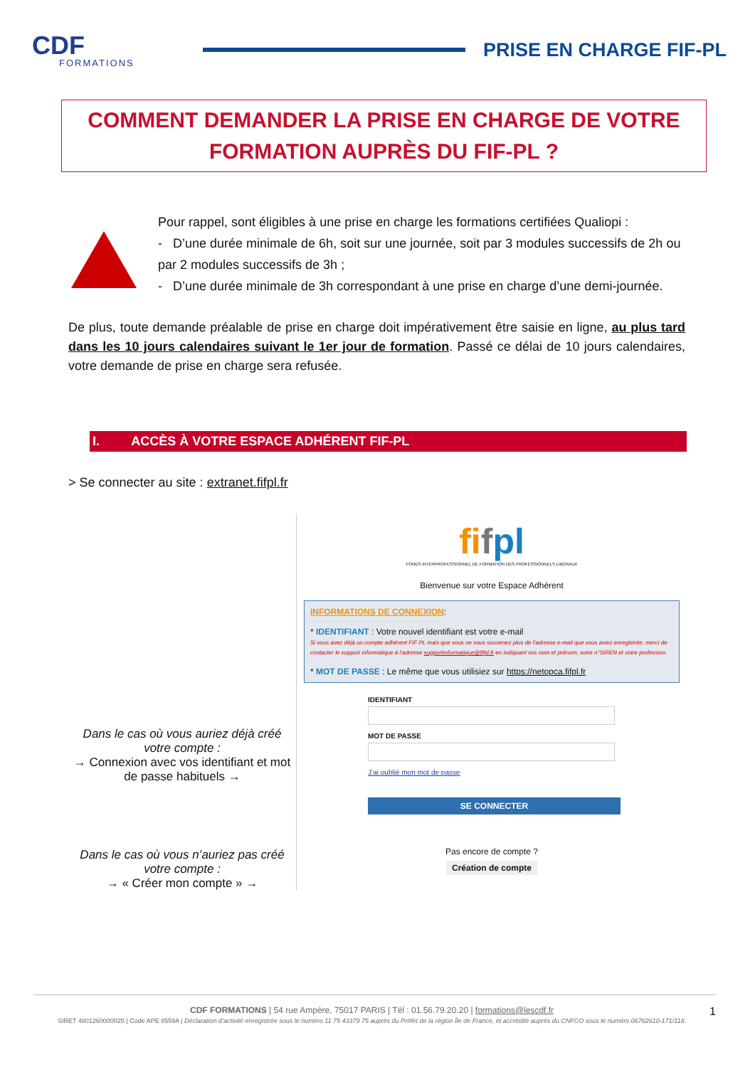CDF
FORMATIONS
PRISE EN CHARGE FIF-PL
COMMENT DEMANDER LA PRISE EN CHARGE DE VOTRE
FORMATION AUPRÈS DU FIF-PL ?
Pour rappel, sont éligibles à une prise en charge les formations certifiées Qualiopi :
- D’une durée minimale de 6h, soit sur une journée, soit par 3 modules successifs de 2h ou par 2 modules successifs de 3h ;
- D’une durée minimale de 3h correspondant à une prise en charge d’une demi-journée.
De plus, toute demande préalable de prise en charge doit impérativement être saisie en ligne, au plus tard dans les 10 jours calendaires suivant le 1er jour de formation. Passé ce délai de 10 jours calendaires, votre demande de prise en charge sera refusée.
I. ACCÈS À VOTRE ESPACE ADHÉRENT FIF-PL
> Se connecter au site : extranet.fifpl.fr
Dans le cas où vous auriez déjà créé votre compte :
→ Connexion avec vos identifiant et mot de passe habituels →
Dans le cas où vous n’auriez pas créé votre compte :
→ « Créer mon compte » →
fifpl
FONDS INTERPROFESSIONNEL DE FORMATION DES PROFESSIONNELS LIBÉRAUX
Bienvenue sur votre Espace Adhérent
INFORMATIONS DE CONNEXION:
* IDENTIFIANT : Votre nouvel identifiant est votre e-mail
Si vous avez déjà un compte adhérent FIF PL mais que vous ne vous souvenez plus de l’adresse e-mail que vous aviez enregistrée, merci de contacter le support informatique à l’adresse supportinformatique@fifpl.fr en indiquant vos nom et prénom, votre n°SIREN et votre profession.
* MOT DE PASSE : Le même que vous utilisiez sur https://netopca.fifpl.fr
IDENTIFIANT
MOT DE PASSE
J’ai oublié mon mot de passe
SE CONNECTER
Pas encore de compte ?
Création de compte
CDF FORMATIONS | 54 rue Ampère, 75017 PARIS | Tél : 01.56.79.20.20 | formations@lescdf.fr 1
SIRET 4801260000025 | Code APE 8559A | Déclaration d’activité enregistrée sous le numéro 11 75 43379 75 auprès du Préfet de la région Île de France, et accrédité auprès du CNFCO sous le numéro 06762610-171/118.